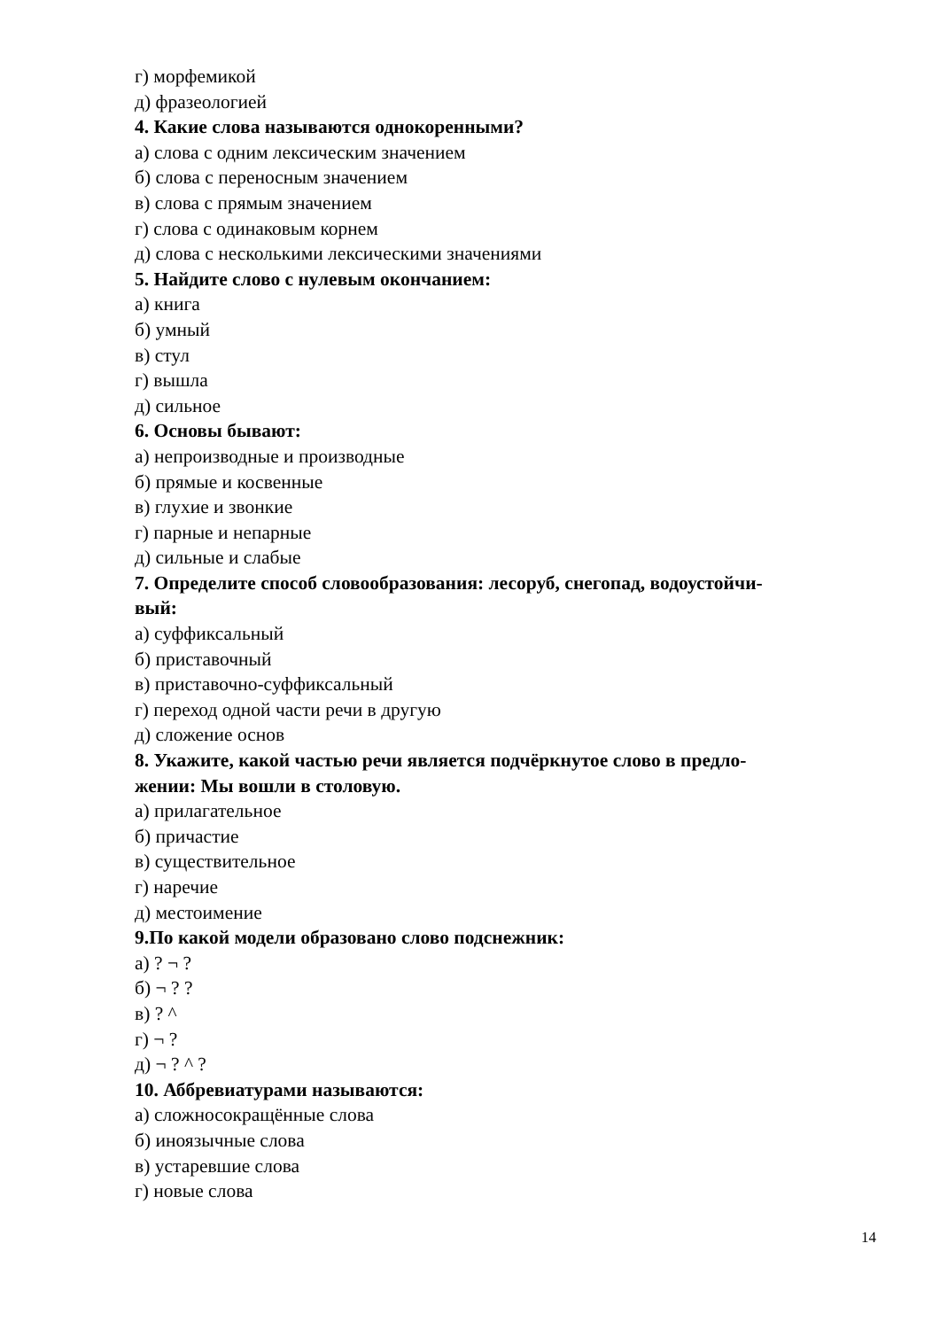г) морфемикой
д) фразеологией
4. Какие слова называются однокоренными?
а) слова с одним лексическим значением
б) слова с переносным значением
в) слова с прямым значением
г) слова с одинаковым корнем
д) слова с несколькими лексическими значениями
5. Найдите слово с нулевым окончанием:
а) книга
б) умный
в) стул
г) вышла
д) сильное
6. Основы бывают:
а) непроизводные и производные
б) прямые и косвенные
в) глухие и звонкие
г) парные и непарные
д) сильные и слабые
7. Определите способ словообразования: лесоруб, снегопад, водоустойчи-
вый:
а) суффиксальный
б) приставочный
в) приставочно-суффиксальный
г) переход одной части речи в другую
д) сложение основ
8. Укажите, какой частью речи является подчёркнутое слово в предло-
жении: Мы вошли в столовую.
а) прилагательное
б) причастие
в) существительное
г) наречие
д) местоимение
9.По какой модели образовано слово подснежник:
а) ? ¬ ?
б) ¬ ? ?
в) ? ^
г) ¬ ?
д) ¬ ? ^ ?
10. Аббревиатурами называются:
а) сложносокращённые слова
б) иноязычные слова
в) устаревшие слова
г) новые слова
14